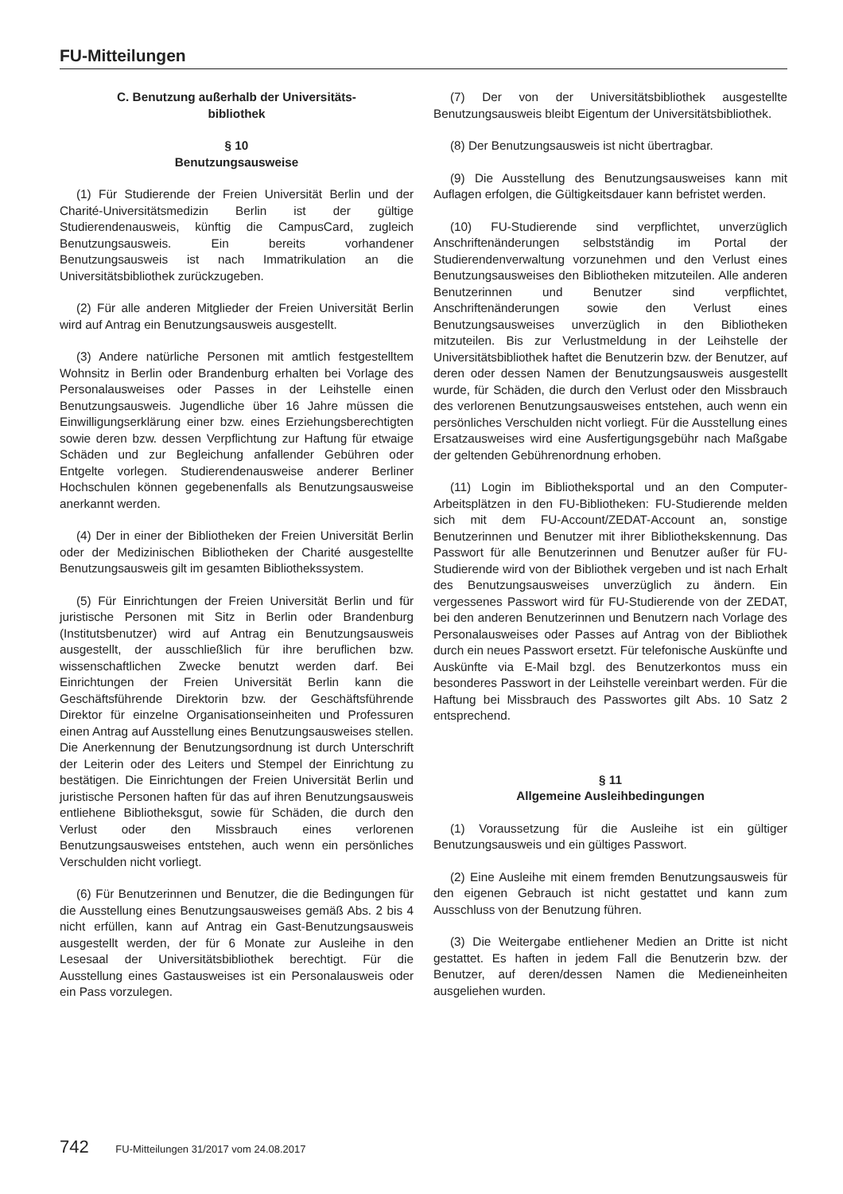FU-Mitteilungen
C. Benutzung außerhalb der Universitäts-
bibliothek
§ 10
Benutzungsausweise
(1) Für Studierende der Freien Universität Berlin und der Charité-Universitätsmedizin Berlin ist der gültige Studierendenausweis, künftig die CampusCard, zugleich Benutzungsausweis. Ein bereits vorhandener Benutzungsausweis ist nach Immatrikulation an die Universitätsbibliothek zurückzugeben.
(2) Für alle anderen Mitglieder der Freien Universität Berlin wird auf Antrag ein Benutzungsausweis ausgestellt.
(3) Andere natürliche Personen mit amtlich festgestelltem Wohnsitz in Berlin oder Brandenburg erhalten bei Vorlage des Personalausweises oder Passes in der Leihstelle einen Benutzungsausweis. Jugendliche über 16 Jahre müssen die Einwilligungserklärung einer bzw. eines Erziehungsberechtigten sowie deren bzw. dessen Verpflichtung zur Haftung für etwaige Schäden und zur Begleichung anfallender Gebühren oder Entgelte vorlegen. Studierendenausweise anderer Berliner Hochschulen können gegebenenfalls als Benutzungsausweise anerkannt werden.
(4) Der in einer der Bibliotheken der Freien Universität Berlin oder der Medizinischen Bibliotheken der Charité ausgestellte Benutzungsausweis gilt im gesamten Bibliothekssystem.
(5) Für Einrichtungen der Freien Universität Berlin und für juristische Personen mit Sitz in Berlin oder Brandenburg (Institutsbenutzer) wird auf Antrag ein Benutzungsausweis ausgestellt, der ausschließlich für ihre beruflichen bzw. wissenschaftlichen Zwecke benutzt werden darf. Bei Einrichtungen der Freien Universität Berlin kann die Geschäftsführende Direktorin bzw. der Geschäftsführende Direktor für einzelne Organisationseinheiten und Professuren einen Antrag auf Ausstellung eines Benutzungsausweises stellen. Die Anerkennung der Benutzungsordnung ist durch Unterschrift der Leiterin oder des Leiters und Stempel der Einrichtung zu bestätigen. Die Einrichtungen der Freien Universität Berlin und juristische Personen haften für das auf ihren Benutzungsausweis entliehene Bibliotheksgut, sowie für Schäden, die durch den Verlust oder den Missbrauch eines verlorenen Benutzungsausweises entstehen, auch wenn ein persönliches Verschulden nicht vorliegt.
(6) Für Benutzerinnen und Benutzer, die die Bedingungen für die Ausstellung eines Benutzungsausweises gemäß Abs. 2 bis 4 nicht erfüllen, kann auf Antrag ein Gast-Benutzungsausweis ausgestellt werden, der für 6 Monate zur Ausleihe in den Lesesaal der Universitätsbibliothek berechtigt. Für die Ausstellung eines Gastausweises ist ein Personalausweis oder ein Pass vorzulegen.
(7) Der von der Universitätsbibliothek ausgestellte Benutzungsausweis bleibt Eigentum der Universitätsbibliothek.
(8) Der Benutzungsausweis ist nicht übertragbar.
(9) Die Ausstellung des Benutzungsausweises kann mit Auflagen erfolgen, die Gültigkeitsdauer kann befristet werden.
(10) FU-Studierende sind verpflichtet, unverzüglich Anschriftenänderungen selbstständig im Portal der Studierendenverwaltung vorzunehmen und den Verlust eines Benutzungsausweises den Bibliotheken mitzuteilen. Alle anderen Benutzerinnen und Benutzer sind verpflichtet, Anschriftenänderungen sowie den Verlust eines Benutzungsausweises unverzüglich in den Bibliotheken mitzuteilen. Bis zur Verlustmeldung in der Leihstelle der Universitätsbibliothek haftet die Benutzerin bzw. der Benutzer, auf deren oder dessen Namen der Benutzungsausweis ausgestellt wurde, für Schäden, die durch den Verlust oder den Missbrauch des verlorenen Benutzungsausweises entstehen, auch wenn ein persönliches Verschulden nicht vorliegt. Für die Ausstellung eines Ersatzausweises wird eine Ausfertigungsgebühr nach Maßgabe der geltenden Gebührenordnung erhoben.
(11) Login im Bibliotheksportal und an den Computer-Arbeitsplätzen in den FU-Bibliotheken: FU-Studierende melden sich mit dem FU-Account/ZEDAT-Account an, sonstige Benutzerinnen und Benutzer mit ihrer Bibliothekskennung. Das Passwort für alle Benutzerinnen und Benutzer außer für FU-Studierende wird von der Bibliothek vergeben und ist nach Erhalt des Benutzungsausweises unverzüglich zu ändern. Ein vergessenes Passwort wird für FU-Studierende von der ZEDAT, bei den anderen Benutzerinnen und Benutzern nach Vorlage des Personalausweises oder Passes auf Antrag von der Bibliothek durch ein neues Passwort ersetzt. Für telefonische Auskünfte und Auskünfte via E-Mail bzgl. des Benutzerkontos muss ein besonderes Passwort in der Leihstelle vereinbart werden. Für die Haftung bei Missbrauch des Passwortes gilt Abs. 10 Satz 2 entsprechend.
§ 11
Allgemeine Ausleihbedingungen
(1) Voraussetzung für die Ausleihe ist ein gültiger Benutzungsausweis und ein gültiges Passwort.
(2) Eine Ausleihe mit einem fremden Benutzungsausweis für den eigenen Gebrauch ist nicht gestattet und kann zum Ausschluss von der Benutzung führen.
(3) Die Weitergabe entliehener Medien an Dritte ist nicht gestattet. Es haften in jedem Fall die Benutzerin bzw. der Benutzer, auf deren/dessen Namen die Medieneinheiten ausgeliehen wurden.
742 FU-Mitteilungen 31/2017 vom 24.08.2017